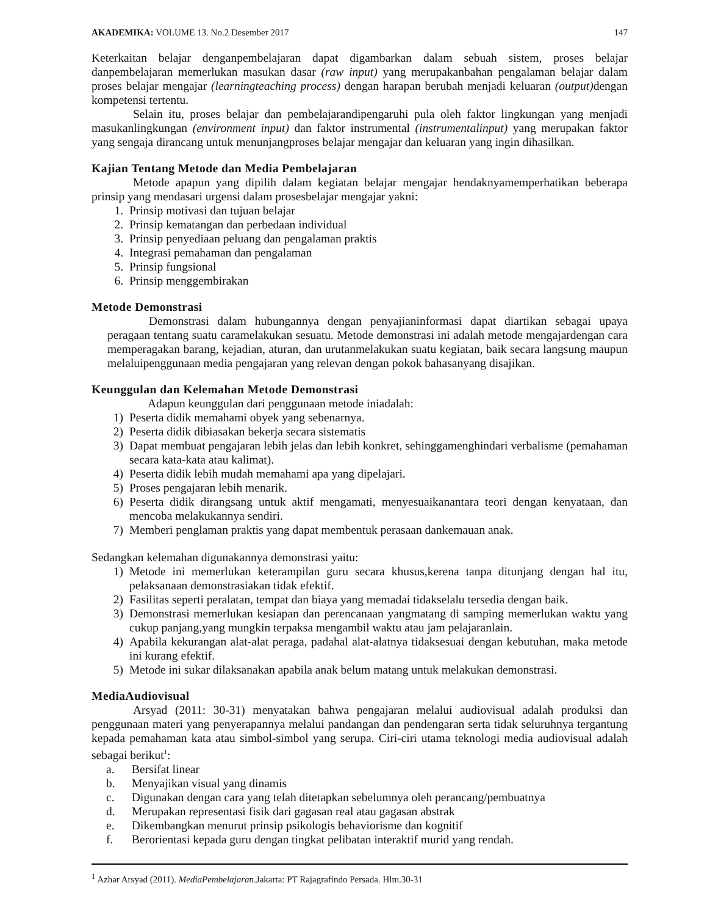AKADEMIKA: VOLUME 13. No.2 Desember 2017 147
Keterkaitan belajar denganpembelajaran dapat digambarkan dalam sebuah sistem, proses belajar danpembelajaran memerlukan masukan dasar (raw input) yang merupakanbahan pengalaman belajar dalam proses belajar mengajar (learningteaching process) dengan harapan berubah menjadi keluaran (output) dengan kompetensi tertentu.
Selain itu, proses belajar dan pembelajarandipengaruhi pula oleh faktor lingkungan yang menjadi masukanlingkungan (environment input) dan faktor instrumental (instrumentalinput) yang merupakan faktor yang sengaja dirancang untuk menunjangproses belajar mengajar dan keluaran yang ingin dihasilkan.
Kajian Tentang Metode dan Media Pembelajaran
Metode apapun yang dipilih dalam kegiatan belajar mengajar hendaknyamemperhatikan beberapa prinsip yang mendasari urgensi dalam prosesbelajar mengajar yakni:
1. Prinsip motivasi dan tujuan belajar
2. Prinsip kematangan dan perbedaan individual
3. Prinsip penyediaan peluang dan pengalaman praktis
4. Integrasi pemahaman dan pengalaman
5. Prinsip fungsional
6. Prinsip menggembirakan
Metode Demonstrasi
Demonstrasi dalam hubungannya dengan penyajianinformasi dapat diartikan sebagai upaya peragaan tentang suatu caramelakukan sesuatu. Metode demonstrasi ini adalah metode mengajardengan cara memperagakan barang, kejadian, aturan, dan urutanmelakukan suatu kegiatan, baik secara langsung maupun melaluipenggunaan media pengajaran yang relevan dengan pokok bahasanyang disajikan.
Keunggulan dan Kelemahan Metode Demonstrasi
Adapun keunggulan dari penggunaan metode iniadalah:
1) Peserta didik memahami obyek yang sebenarnya.
2) Peserta didik dibiasakan bekerja secara sistematis
3) Dapat membuat pengajaran lebih jelas dan lebih konkret, sehinggamenghindari verbalisme (pemahaman secara kata-kata atau kalimat).
4) Peserta didik lebih mudah memahami apa yang dipelajari.
5) Proses pengajaran lebih menarik.
6) Peserta didik dirangsang untuk aktif mengamati, menyesuaikanantara teori dengan kenyataan, dan mencoba melakukannya sendiri.
7) Memberi penglaman praktis yang dapat membentuk perasaan dankemauan anak.
Sedangkan kelemahan digunakannya demonstrasi yaitu:
1) Metode ini memerlukan keterampilan guru secara khusus,kerena tanpa ditunjang dengan hal itu, pelaksanaan demonstrasiakan tidak efektif.
2) Fasilitas seperti peralatan, tempat dan biaya yang memadai tidakselalu tersedia dengan baik.
3) Demonstrasi memerlukan kesiapan dan perencanaan yangmatang di samping memerlukan waktu yang cukup panjang,yang mungkin terpaksa mengambil waktu atau jam pelajaranlain.
4) Apabila kekurangan alat-alat peraga, padahal alat-alatnya tidaksesuai dengan kebutuhan, maka metode ini kurang efektif.
5) Metode ini sukar dilaksanakan apabila anak belum matang untuk melakukan demonstrasi.
MediaAudiovisual
Arsyad (2011: 30-31) menyatakan bahwa pengajaran melalui audiovisual adalah produksi dan penggunaan materi yang penyerapannya melalui pandangan dan pendengaran serta tidak seluruhnya tergantung kepada pemahaman kata atau simbol-simbol yang serupa. Ciri-ciri utama teknologi media audiovisual adalah sebagai berikut<sup>1</sup>:
a. Bersifat linear
b. Menyajikan visual yang dinamis
c. Digunakan dengan cara yang telah ditetapkan sebelumnya oleh perancang/pembuatnya
d. Merupakan representasi fisik dari gagasan real atau gagasan abstrak
e. Dikembangkan menurut prinsip psikologis behaviorisme dan kognitif
f. Berorientasi kepada guru dengan tingkat pelibatan interaktif murid yang rendah.
<sup>1</sup> Azhar Arsyad (2011). MediaPembelajaran.Jakarta: PT Rajagrafindo Persada. Hlm.30-31